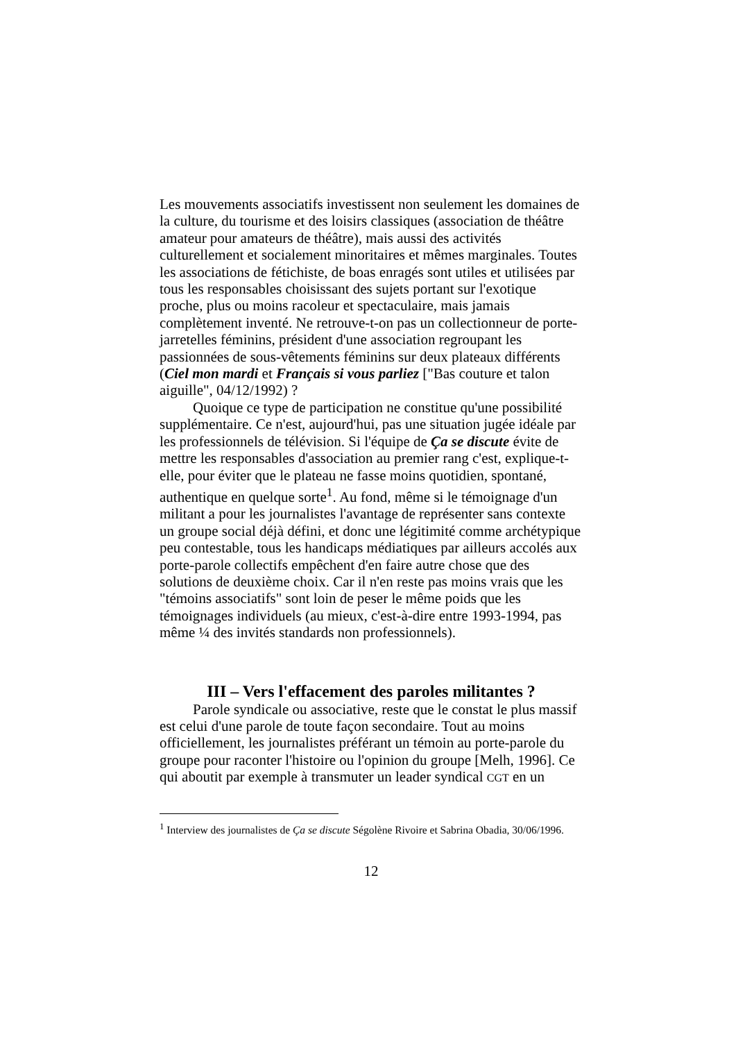Les mouvements associatifs investissent non seulement les domaines de la culture, du tourisme et des loisirs classiques (association de théâtre amateur pour amateurs de théâtre), mais aussi des activités culturellement et socialement minoritaires et mêmes marginales. Toutes les associations de fétichiste, de boas enragés sont utiles et utilisées par tous les responsables choisissant des sujets portant sur l'exotique proche, plus ou moins racoleur et spectaculaire, mais jamais complètement inventé. Ne retrouve-t-on pas un collectionneur de porte-jarretelles féminins, président d'une association regroupant les passionnées de sous-vêtements féminins sur deux plateaux différents (Ciel mon mardi et Français si vous parliez ["Bas couture et talon aiguille", 04/12/1992) ?
Quoique ce type de participation ne constitue qu'une possibilité supplémentaire. Ce n'est, aujourd'hui, pas une situation jugée idéale par les professionnels de télévision. Si l'équipe de Ça se discute évite de mettre les responsables d'association au premier rang c'est, explique-t-elle, pour éviter que le plateau ne fasse moins quotidien, spontané, authentique en quelque sorte<sup>1</sup>. Au fond, même si le témoignage d'un militant a pour les journalistes l'avantage de représenter sans contexte un groupe social déjà défini, et donc une légitimité comme archétypique peu contestable, tous les handicaps médiatiques par ailleurs accolés aux porte-parole collectifs empêchent d'en faire autre chose que des solutions de deuxième choix. Car il n'en reste pas moins vrais que les "témoins associatifs" sont loin de peser le même poids que les témoignages individuels (au mieux, c'est-à-dire entre 1993-1994, pas même ¼ des invités standards non professionnels).
III – Vers l'effacement des paroles militantes ?
Parole syndicale ou associative, reste que le constat le plus massif est celui d'une parole de toute façon secondaire. Tout au moins officiellement, les journalistes préférant un témoin au porte-parole du groupe pour raconter l'histoire ou l'opinion du groupe [Melh, 1996]. Ce qui aboutit par exemple à transmuter un leader syndical CGT en un
<sup>1</sup> Interview des journalistes de Ça se discute Ségolène Rivoire et Sabrina Obadia, 30/06/1996.
12